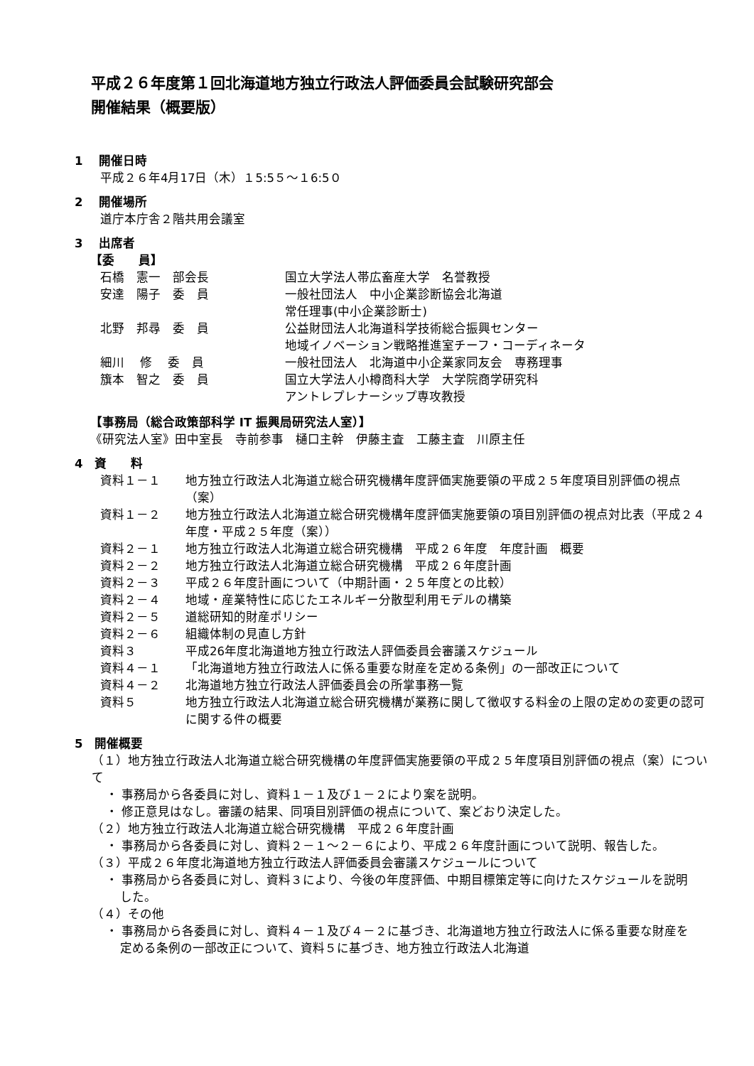平成２６年度第１回北海道地方独立行政法人評価委員会試験研究部会
開催結果（概要版）
1　 開催日時
平成２６年4月17日（木）１5:5５～１6:5０
2　 開催場所
道庁本庁舎２階共用会議室
3　 出席者
【委　　員】
石橋　憲一　部会長 国立大学法人帯広畜産大学　名誉教授
安達　陽子　委　員 一般社団法人　中小企業診断協会北海道
常任理事(中小企業診断士)
北野　邦尋　委　員 公益財団法人北海道科学技術総合振興センター
地域イノベーション戦略推進室チーフ・コーディネータ
細川　 修　 委　員 一般社団法人　北海道中小企業家同友会　専務理事
籏本　智之　委　員 国立大学法人小樽商科大学　大学院商学研究科
アントレプレナーシップ専攻教授
【事務局（総合政策部科学 IT 振興局研究法人室）】
《研究法人室》田中室長　寺前参事　樋口主幹　伊藤主査　工藤主査　川原主任
4　資　　料
資料１－１ 地方独立行政法人北海道立総合研究機構年度評価実施要領の平成２５年度項目別評価の視点（案）
資料１－２ 地方独立行政法人北海道立総合研究機構年度評価実施要領の項目別評価の視点対比表（平成２４年度・平成２５年度（案））
資料２－１ 地方独立行政法人北海道立総合研究機構　平成２６年度　年度計画　概要
資料２－２ 地方独立行政法人北海道立総合研究機構　平成２６年度計画
資料２－３ 平成２６年度計画について（中期計画・２５年度との比較）
資料２－４ 地域・産業特性に応じたエネルギー分散型利用モデルの構築
資料２－５ 道総研知的財産ポリシー
資料２－６ 組織体制の見直し方針
資料３ 平成26年度北海道地方独立行政法人評価委員会審議スケジュール
資料４－１ 「北海道地方独立行政法人に係る重要な財産を定める条例」の一部改正について
資料４－２ 北海道地方独立行政法人評価委員会の所掌事務一覧
資料５ 地方独立行政法人北海道立総合研究機構が業務に関して徴収する料金の上限の定めの変更の認可に関する件の概要
5　開催概要
（１）地方独立行政法人北海道立総合研究機構の年度評価実施要領の平成２５年度項目別評価の視点（案）について
・ 事務局から各委員に対し、資料１－１及び１－２により案を説明。
・ 修正意見はなし。審議の結果、同項目別評価の視点について、案どおり決定した。
（２）地方独立行政法人北海道立総合研究機構　平成２６年度計画
・ 事務局から各委員に対し、資料２－１～２－６により、平成２６年度計画について説明、報告した。
（３）平成２６年度北海道地方独立行政法人評価委員会審議スケジュールについて
・ 事務局から各委員に対し、資料３により、今後の年度評価、中期目標策定等に向けたスケジュールを説明した。
（４）その他
・ 事務局から各委員に対し、資料４－１及び４－２に基づき、北海道地方独立行政法人に係る重要な財産を定める条例の一部改正について、資料５に基づき、地方独立行政法人北海道